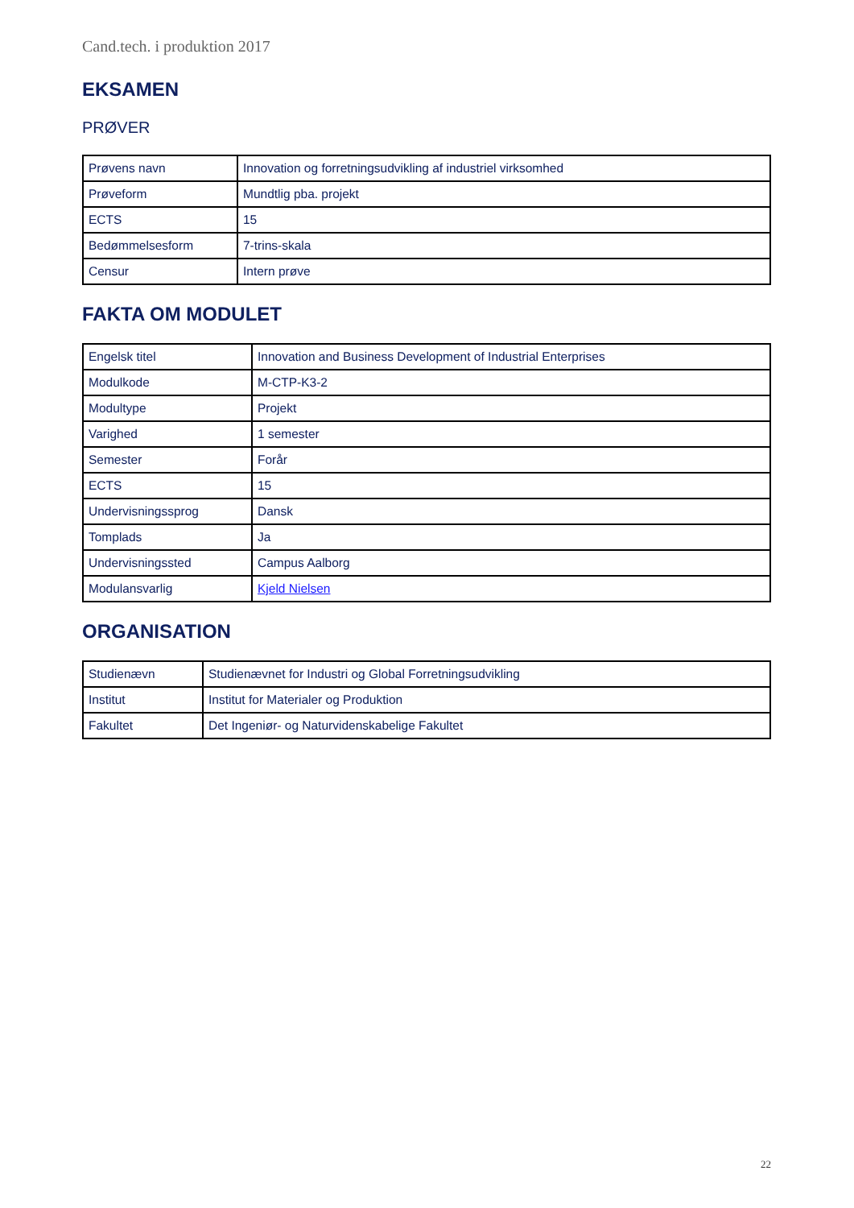Cand.tech. i produktion 2017
EKSAMEN
PRØVER
| Prøvens navn | Innovation og forretningsudvikling af industriel virksomhed |
| Prøveform | Mundtlig pba. projekt |
| ECTS | 15 |
| Bedømmelsesform | 7-trins-skala |
| Censur | Intern prøve |
FAKTA OM MODULET
| Engelsk titel | Innovation and Business Development of Industrial Enterprises |
| Modulkode | M-CTP-K3-2 |
| Modultype | Projekt |
| Varighed | 1 semester |
| Semester | Forår |
| ECTS | 15 |
| Undervisningssprog | Dansk |
| Tomplads | Ja |
| Undervisningssted | Campus Aalborg |
| Modulansvarlig | Kjeld Nielsen |
ORGANISATION
| Studienævn | Studienævnet for Industri og Global Forretningsudvikling |
| Institut | Institut for Materialer og Produktion |
| Fakultet | Det Ingeniør- og Naturvidenskabelige Fakultet |
22